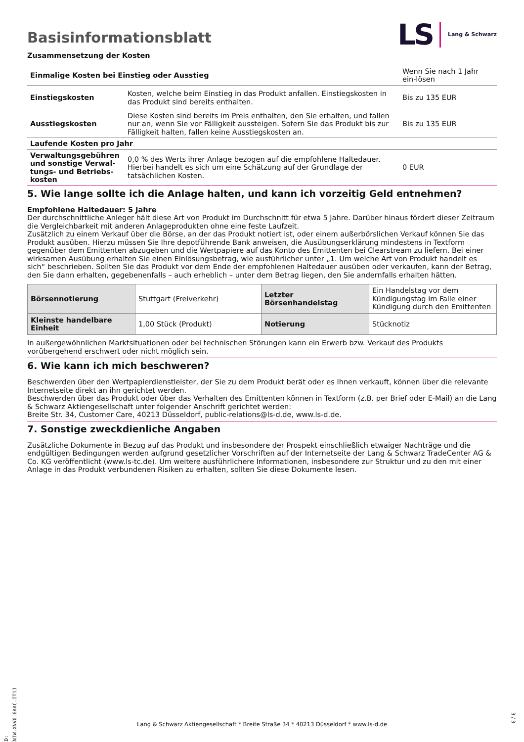Basisinformationsblatt
LS Lang & Schwarz
Zusammensetzung der Kosten
| Einmalige Kosten bei Einstieg oder Ausstieg | | Wenn Sie nach 1 Jahr ein-lösen |
| Einstiegskosten | Kosten, welche beim Einstieg in das Produkt anfallen. Einstiegskosten in das Produkt sind bereits enthalten. | Bis zu 135 EUR |
| Ausstiegskosten | Diese Kosten sind bereits im Preis enthalten, den Sie erhalten, und fallen nur an, wenn Sie vor Fälligkeit aussteigen. Sofern Sie das Produkt bis zur Fälligkeit halten, fallen keine Ausstiegskosten an. | Bis zu 135 EUR |
| Laufende Kosten pro Jahr | | |
| Verwaltungsgebühren und sonstige Verwal-tungs- und Betriebs-kosten | 0,0 % des Werts ihrer Anlage bezogen auf die empfohlene Haltedauer. Hierbei handelt es sich um eine Schätzung auf der Grundlage der tatsächlichen Kosten. | 0 EUR |
5. Wie lange sollte ich die Anlage halten, und kann ich vorzeitig Geld entnehmen?
Empfohlene Haltedauer: 5 Jahre
Der durchschnittliche Anleger hält diese Art von Produkt im Durchschnitt für etwa 5 Jahre. Darüber hinaus fördert dieser Zeitraum die Vergleichbarkeit mit anderen Anlageprodukten ohne eine feste Laufzeit.
Zusätzlich zu einem Verkauf über die Börse, an der das Produkt notiert ist, oder einem außerbörslichen Verkauf können Sie das Produkt ausüben. Hierzu müssen Sie Ihre depotführende Bank anweisen, die Ausübungserklärung mindestens in Textform gegenüber dem Emittenten abzugeben und die Wertpapiere auf das Konto des Emittenten bei Clearstream zu liefern. Bei einer wirksamen Ausübung erhalten Sie einen Einlösungsbetrag, wie ausführlicher unter „1. Um welche Art von Produkt handelt es sich“ beschrieben. Sollten Sie das Produkt vor dem Ende der empfohlenen Haltedauer ausüben oder verkaufen, kann der Betrag, den Sie dann erhalten, gegebenenfalls – auch erheblich – unter dem Betrag liegen, den Sie andernfalls erhalten hätten.
| Börsennotierung | Stuttgart (Freiverkehr) | Letzter Börsenhandelstag | Ein Handelstag vor dem Kündigungstag im Falle einer Kündigung durch den Emittenten |
| Kleinste handelbare Einheit | 1,00 Stück (Produkt) | Notierung | Stücknotiz |
In außergewöhnlichen Marktsituationen oder bei technischen Störungen kann ein Erwerb bzw. Verkauf des Produkts vorübergehend erschwert oder nicht möglich sein.
6. Wie kann ich mich beschweren?
Beschwerden über den Wertpapierdienstleister, der Sie zu dem Produkt berät oder es Ihnen verkauft, können über die relevante Internetseite direkt an ihn gerichtet werden.
Beschwerden über das Produkt oder über das Verhalten des Emittenten können in Textform (z.B. per Brief oder E-Mail) an die Lang & Schwarz Aktiengesellschaft unter folgender Anschrift gerichtet werden:
Breite Str. 34, Customer Care, 40213 Düsseldorf, public-relations@ls-d.de, www.ls-d.de.
7. Sonstige zweckdienliche Angaben
Zusätzliche Dokumente in Bezug auf das Produkt und insbesondere der Prospekt einschließlich etwaiger Nachträge und die endgültigen Bedingungen werden aufgrund gesetzlicher Vorschriften auf der Internetseite der Lang & Schwarz TradeCenter AG & Co. KG veröffentlicht (www.ls-tc.de). Um weitere ausführlichere Informationen, insbesondere zur Struktur und zu den mit einer Anlage in das Produkt verbundenen Risiken zu erhalten, sollten Sie diese Dokumente lesen.
ID: XNIW.XNV0.6AAC.IT1J
Lang & Schwarz Aktiengesellschaft * Breite Straße 34 * 40213 Düsseldorf * www.ls-d.de
3 / 3